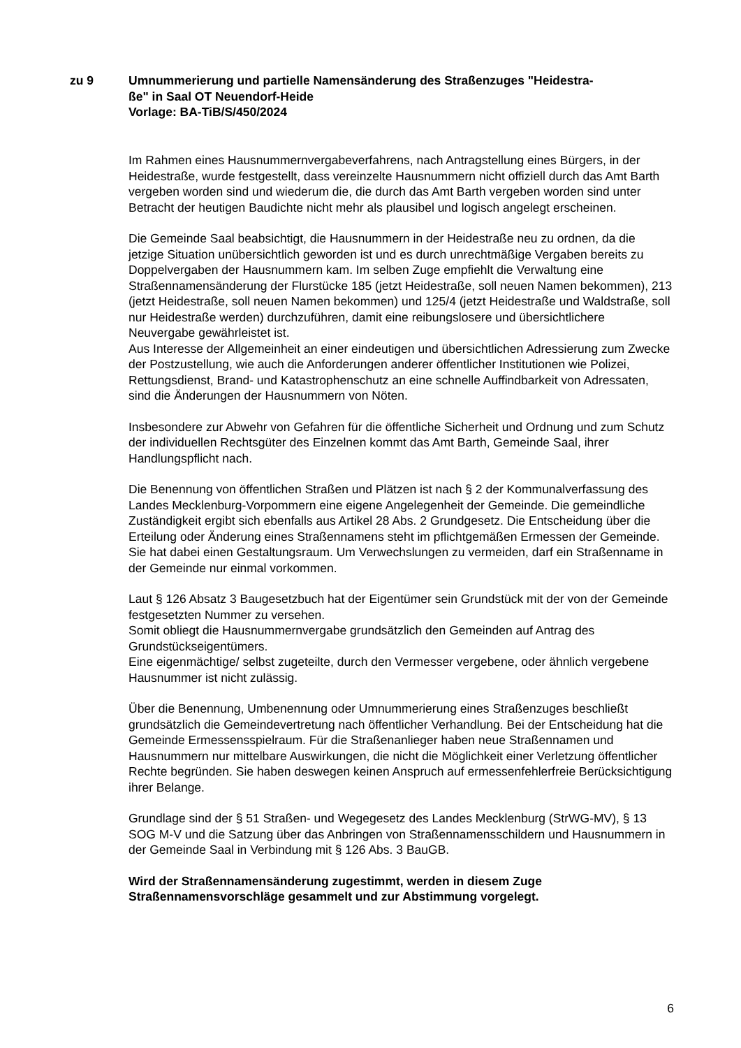zu 9 Umnummerierung und partielle Namensänderung des Straßenzuges "Heidestra-
ße" in Saal OT Neuendorf-Heide
Vorlage: BA-TiB/S/450/2024
Im Rahmen eines Hausnummernvergabeverfahrens, nach Antragstellung eines Bürgers, in der Heidestraße, wurde festgestellt, dass vereinzelte Hausnummern nicht offiziell durch das Amt Barth vergeben worden sind und wiederum die, die durch das Amt Barth vergeben worden sind unter Betracht der heutigen Baudichte nicht mehr als plausibel und logisch angelegt erscheinen.
Die Gemeinde Saal beabsichtigt, die Hausnummern in der Heidestraße neu zu ordnen, da die jetzige Situation unübersichtlich geworden ist und es durch unrechtmäßige Vergaben bereits zu Doppelvergaben der Hausnummern kam. Im selben Zuge empfiehlt die Verwaltung eine Straßennamensänderung der Flurstücke 185 (jetzt Heidestraße, soll neuen Namen bekommen), 213 (jetzt Heidestraße, soll neuen Namen bekommen) und 125/4 (jetzt Heidestraße und Waldstraße, soll nur Heidestraße werden) durchzuführen, damit eine reibungslosere und übersichtlichere Neuvergabe gewährleistet ist.
Aus Interesse der Allgemeinheit an einer eindeutigen und übersichtlichen Adressierung zum Zwecke der Postzustellung, wie auch die Anforderungen anderer öffentlicher Institutionen wie Polizei, Rettungsdienst, Brand- und Katastrophenschutz an eine schnelle Auffindbarkeit von Adressaten, sind die Änderungen der Hausnummern von Nöten.
Insbesondere zur Abwehr von Gefahren für die öffentliche Sicherheit und Ordnung und zum Schutz der individuellen Rechtsgüter des Einzelnen kommt das Amt Barth, Gemeinde Saal, ihrer Handlungspflicht nach.
Die Benennung von öffentlichen Straßen und Plätzen ist nach § 2 der Kommunalverfassung des Landes Mecklenburg-Vorpommern eine eigene Angelegenheit der Gemeinde. Die gemeindliche Zuständigkeit ergibt sich ebenfalls aus Artikel 28 Abs. 2 Grundgesetz. Die Entscheidung über die Erteilung oder Änderung eines Straßennamens steht im pflichtgemäßen Ermessen der Gemeinde. Sie hat dabei einen Gestaltungsraum. Um Verwechslungen zu vermeiden, darf ein Straßenname in der Gemeinde nur einmal vorkommen.
Laut § 126 Absatz 3 Baugesetzbuch hat der Eigentümer sein Grundstück mit der von der Gemeinde festgesetzten Nummer zu versehen.
Somit obliegt die Hausnummernvergabe grundsätzlich den Gemeinden auf Antrag des Grundstückseigentümers.
Eine eigenmächtige/ selbst zugeteilte, durch den Vermesser vergebene, oder ähnlich vergebene Hausnummer ist nicht zulässig.
Über die Benennung, Umbenennung oder Umnummerierung eines Straßenzuges beschließt grundsätzlich die Gemeindevertretung nach öffentlicher Verhandlung. Bei der Entscheidung hat die Gemeinde Ermessensspielraum. Für die Straßenanlieger haben neue Straßennamen und Hausnummern nur mittelbare Auswirkungen, die nicht die Möglichkeit einer Verletzung öffentlicher Rechte begründen. Sie haben deswegen keinen Anspruch auf ermessenfehlerfreie Berücksichtigung ihrer Belange.
Grundlage sind der § 51 Straßen- und Wegegesetz des Landes Mecklenburg (StrWG-MV), § 13 SOG M-V und die Satzung über das Anbringen von Straßennamensschildern und Hausnummern in der Gemeinde Saal in Verbindung mit § 126 Abs. 3 BauGB.
Wird der Straßennamensänderung zugestimmt, werden in diesem Zuge Straßennamensvorschläge gesammelt und zur Abstimmung vorgelegt.
6